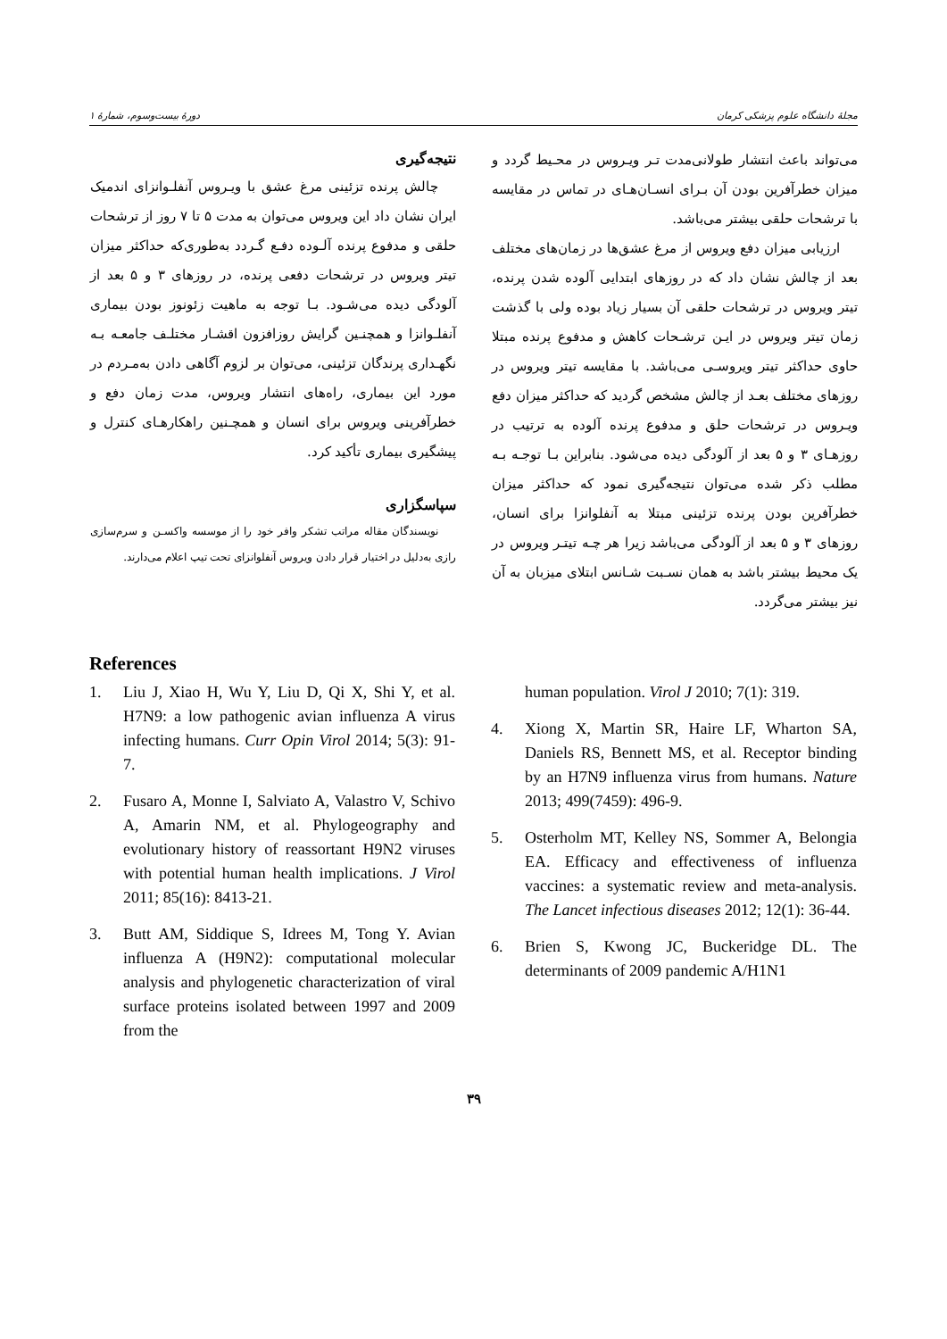مجلهٔ دانشگاه علوم پزشکی کرمان دورهٔ بیست‌وسوم، شمارهٔ ۱
می‌تواند باعث انتشار طولانی‌مدت تـر ویـروس در محـیط گردد و میزان خطرآفرین بودن آن بـرای انسـان‌هـای در تماس در مقایسه با ترشحات حلقی بیشتر می‌باشد.
ارزیابی میزان دفع ویروس از مرغ عشق‌ها در زمان‌های مختلف بعد از چالش نشان داد که در روزهای ابتدایی آلوده شدن پرنده، تیتر ویروس در ترشحات حلقی آن بسیار زیاد بوده ولی با گذشت زمان تیتر ویروس در ایـن ترشـحات کاهش و مدفوع پرنده مبتلا حاوی حداکثر تیتر ویروسـی می‌باشد. با مقایسه تیتر ویروس در روزهای مختلف بعـد از چالش مشخص گردید که حداکثر میزان دفع ویـروس در ترشحات حلق و مدفوع پرنده آلوده به ترتیب در روزهـای ۳ و ۵ بعد از آلودگی دیده می‌شود. بنابراین بـا توجـه بـه مطلب ذکر شده می‌توان نتیجه‌گیری نمود که حداکثر میزان خطرآفرین بودن پرنده تزئینی مبتلا به آنفلوانزا برای انسان، روزهای ۳ و ۵ بعد از آلودگی می‌باشد زیرا هر چـه تیتـر ویروس در یک محیط بیشتر باشد به همان نسـبت شـانس ابتلای میزبان به آن نیز بیشتر می‌گردد.
نتیجه‌گیری
چالش پرنده تزئینی مرغ عشق با ویـروس آنفلـوانزای اندمیک ایران نشان داد این ویروس می‌توان به مدت ۵ تا ۷ روز از ترشحات حلقی و مدفوع پرنده آلـوده دفـع گـردد به‌طوری‌که حداکثر میزان تیتر ویروس در ترشحات دفعی پرنده، در روزهای ۳ و ۵ بعد از آلودگی دیده می‌شـود. بـا توجه به ماهیت زئونوز بودن بیماری آنفلـوانزا و همچنـین گرایش روزافزون اقشـار مختلـف جامعـه بـه نگهـداری پرندگان تزئینی، می‌توان بر لزوم آگاهی دادن به‌مـردم در مورد این بیماری، راه‌های انتشار ویروس، مدت زمان دفع و خطرآفرینی ویروس برای انسان و همچـنین راهکارهـای کنترل و پیشگیری بیماری تأکید کرد.
سپاسگزاری
نویسندگان مقاله مراتب تشکر وافر خود را از موسسه واکسـن و سرم‌سازی رازی به‌دلیل در اختیار قرار دادن ویروس آنفلوانزای تحت تیپ اعلام می‌دارند.
References
1. Liu J, Xiao H, Wu Y, Liu D, Qi X, Shi Y, et al. H7N9: a low pathogenic avian influenza A virus infecting humans. Curr Opin Virol 2014; 5(3): 91-7.
2. Fusaro A, Monne I, Salviato A, Valastro V, Schivo A, Amarin NM, et al. Phylogeography and evolutionary history of reassortant H9N2 viruses with potential human health implications. J Virol 2011; 85(16): 8413-21.
3. Butt AM, Siddique S, Idrees M, Tong Y. Avian influenza A (H9N2): computational molecular analysis and phylogenetic characterization of viral surface proteins isolated between 1997 and 2009 from the
human population. Virol J 2010; 7(1): 319.
4. Xiong X, Martin SR, Haire LF, Wharton SA, Daniels RS, Bennett MS, et al. Receptor binding by an H7N9 influenza virus from humans. Nature 2013; 499(7459): 496-9.
5. Osterholm MT, Kelley NS, Sommer A, Belongia EA. Efficacy and effectiveness of influenza vaccines: a systematic review and meta-analysis. The Lancet infectious diseases 2012; 12(1): 36-44.
6. Brien S, Kwong JC, Buckeridge DL. The determinants of 2009 pandemic A/H1N1
۳۹